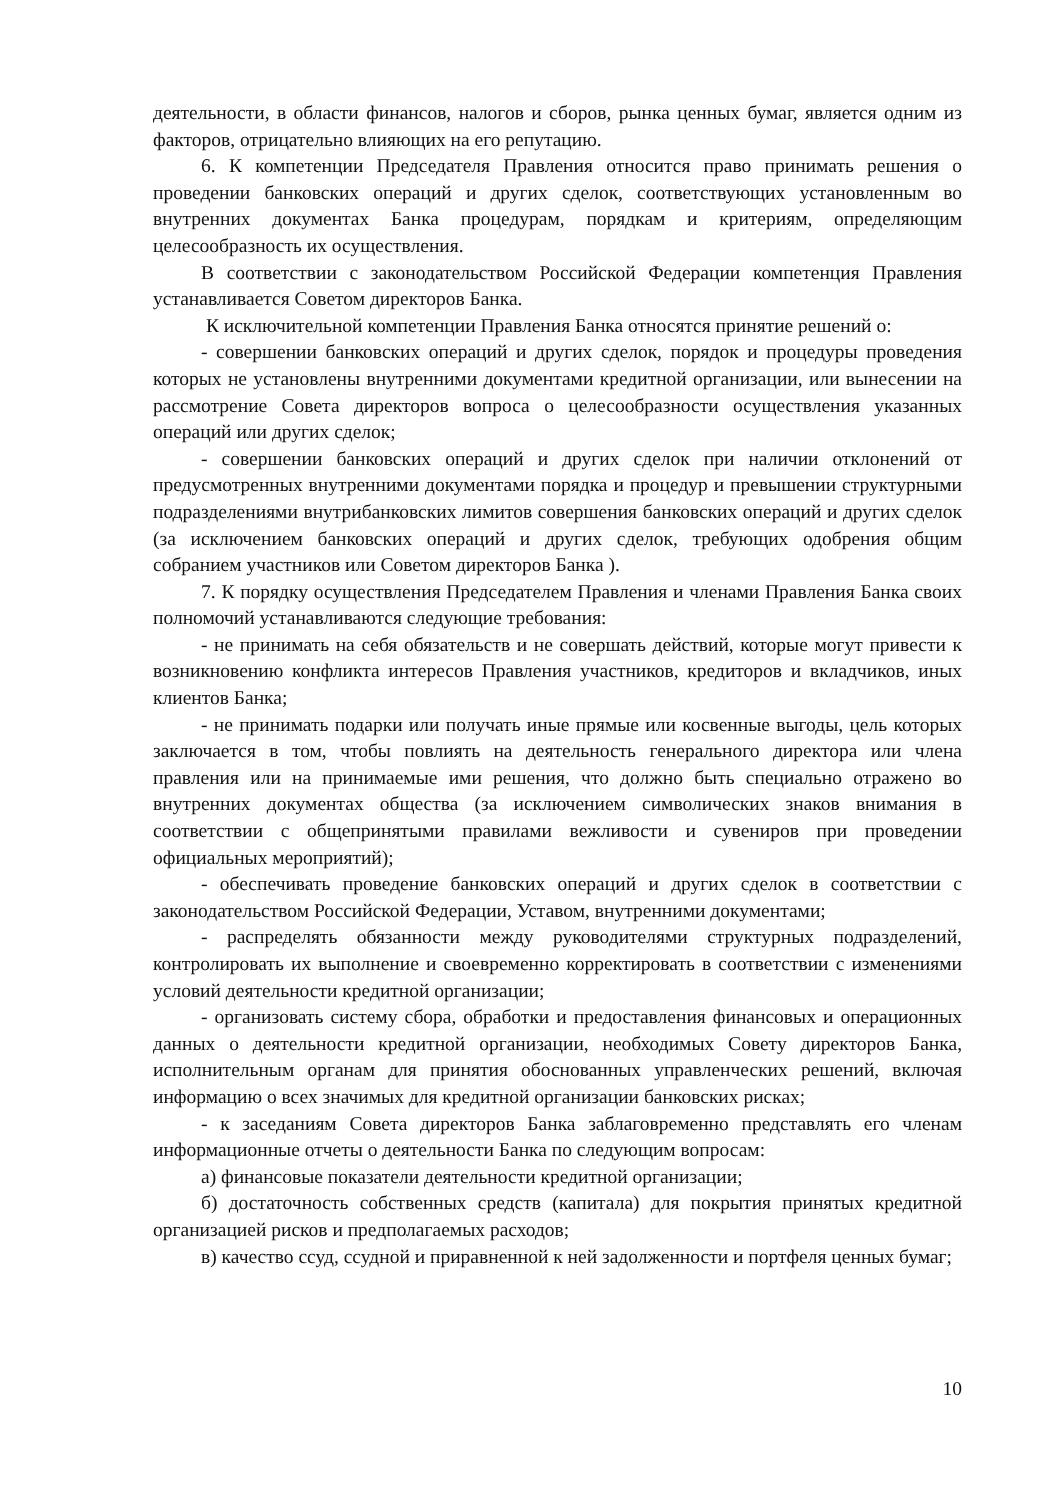деятельности, в области финансов, налогов и сборов, рынка ценных бумаг, является одним из факторов, отрицательно влияющих на его репутацию.
6. К компетенции Председателя Правления относится право принимать решения о проведении банковских операций и других сделок, соответствующих установленным во внутренних документах Банка процедурам, порядкам и критериям, определяющим целесообразность их осуществления.
В соответствии с законодательством Российской Федерации компетенция Правления устанавливается Советом директоров Банка.
К исключительной компетенции Правления Банка относятся принятие решений о:
- совершении банковских операций и других сделок, порядок и процедуры проведения которых не установлены внутренними документами кредитной организации, или вынесении на рассмотрение Совета директоров вопроса о целесообразности осуществления указанных операций или других сделок;
- совершении банковских операций и других сделок при наличии отклонений от предусмотренных внутренними документами порядка и процедур и превышении структурными подразделениями внутрибанковских лимитов совершения банковских операций и других сделок (за исключением банковских операций и других сделок, требующих одобрения общим собранием участников или Советом директоров Банка ).
7. К порядку осуществления Председателем Правления и членами Правления Банка своих полномочий устанавливаются следующие требования:
- не принимать на себя обязательств и не совершать действий, которые могут привести к возникновению конфликта интересов Правления участников, кредиторов и вкладчиков, иных клиентов Банка;
- не принимать подарки или получать иные прямые или косвенные выгоды, цель которых заключается в том, чтобы повлиять на деятельность генерального директора или члена правления или на принимаемые ими решения, что должно быть специально отражено во внутренних документах общества (за исключением символических знаков внимания в соответствии с общепринятыми правилами вежливости и сувениров при проведении официальных мероприятий);
- обеспечивать проведение банковских операций и других сделок в соответствии с законодательством Российской Федерации, Уставом, внутренними документами;
- распределять обязанности между руководителями структурных подразделений, контролировать их выполнение и своевременно корректировать в соответствии с изменениями условий деятельности кредитной организации;
- организовать систему сбора, обработки и предоставления финансовых и операционных данных о деятельности кредитной организации, необходимых Совету директоров Банка, исполнительным органам для принятия обоснованных управленческих решений, включая информацию о всех значимых для кредитной организации банковских рисках;
- к заседаниям Совета директоров Банка заблаговременно представлять его членам информационные отчеты о деятельности Банка по следующим вопросам:
а) финансовые показатели деятельности кредитной организации;
б) достаточность собственных средств (капитала) для покрытия принятых кредитной организацией рисков и предполагаемых расходов;
в) качество ссуд, ссудной и приравненной к ней задолженности и портфеля ценных бумаг;
10